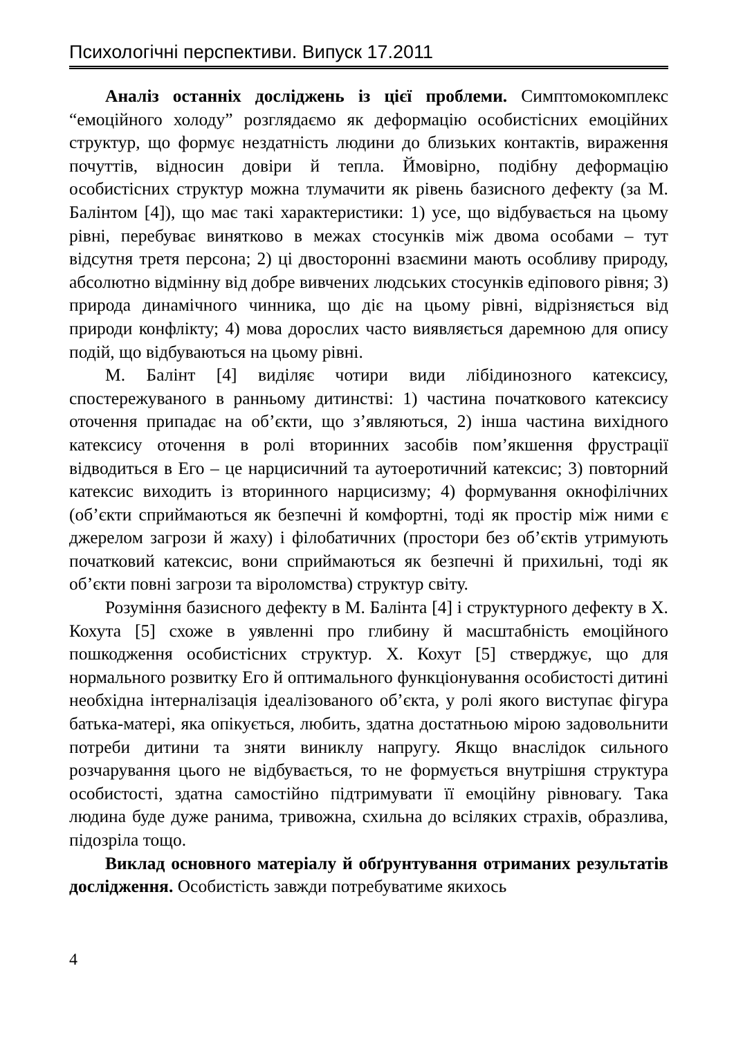Психологічні перспективи. Випуск 17.2011
Аналіз останніх досліджень із цієї проблеми. Симптомокомплекс “емоційного холоду” розглядаємо як деформацію особистісних емоційних структур, що формує нездатність людини до близьких контактів, вираження почуттів, відносин довіри й тепла. Ймовірно, подібну деформацію особистісних структур можна тлумачити як рівень базисного дефекту (за М. Балінтом [4]), що має такі характеристики: 1) усе, що відбувається на цьому рівні, перебуває винятково в межах стосунків між двома особами – тут відсутня третя персона; 2) ці двосторонні взаємини мають особливу природу, абсолютно відмінну від добре вивчених людських стосунків едіпового рівня; 3) природа динамічного чинника, що діє на цьому рівні, відрізняється від природи конфлікту; 4) мова дорослих часто виявляється даремною для опису подій, що відбуваються на цьому рівні.
М. Балінт [4] виділяє чотири види лібідинозного катексису, спостережуваного в ранньому дитинстві: 1) частина початкового катексису оточення припадає на об’єкти, що з’являються, 2) інша частина вихідного катексису оточення в ролі вторинних засобів пом’якшення фрустрації відводиться в Его – це нарцисичний та аутоеротичний катексис; 3) повторний катексис виходить із вторинного нарцисизму; 4) формування окнофілічних (об’єкти сприймаються як безпечні й комфортні, тоді як простір між ними є джерелом загрози й жаху) і філобатичних (простори без об’єктів утримують початковий катексис, вони сприймаються як безпечні й прихильні, тоді як об’єкти повні загрози та віроломства) структур світу.
Розуміння базисного дефекту в М. Балінта [4] і структурного дефекту в Х. Кохута [5] схоже в уявленні про глибину й масштабність емоційного пошкодження особистісних структур. Х. Кохут [5] стверджує, що для нормального розвитку Его й оптимального функціонування особистості дитині необхідна інтерналізація ідеалізованого об’єкта, у ролі якого виступає фігура батька-матері, яка опікується, любить, здатна достатньою мірою задовольнити потреби дитини та зняти виниклу напругу. Якщо внаслідок сильного розчарування цього не відбувається, то не формується внутрішня структура особистості, здатна самостійно підтримувати її емоційну рівновагу. Така людина буде дуже ранима, тривожна, схильна до всіляких страхів, образлива, підозріла тощо.
Виклад основного матеріалу й обґрунтування отриманих результатів дослідження. Особистість завжди потребуватиме якихось
4